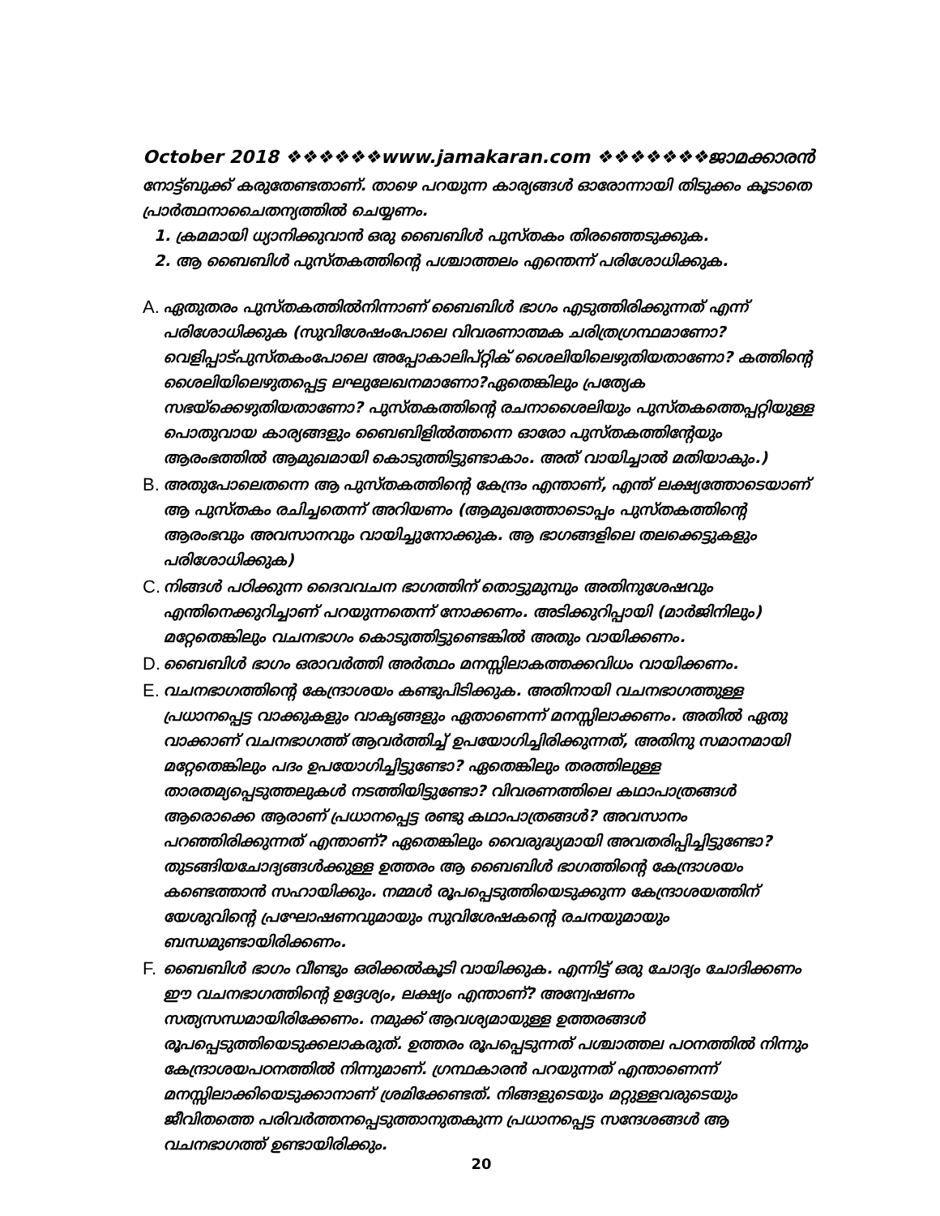October 2018 ❖❖❖❖❖❖www.jamakaran.com ❖❖❖❖❖❖❖ജാമക്കാരൻ
നോട്ട്ബുക്ക് കരുതേണ്ടതാണ്. താഴെ പറയുന്ന കാര്യങ്ങൾ ഓരോന്നായി തിടുക്കം കൂടാതെ പ്രാർത്ഥനാചൈതന്യത്തിൽ ചെയ്യണം.
1. ക്രമമായി ധ്യാനിക്കുവാൻ ഒരു ബൈബിൾ പുസ്തകം തിരഞ്ഞെടുക്കുക.
2. ആ ബൈബിൾ പുസ്തകത്തിന്റെ പശ്ചാത്തലം എന്തെന്ന് പരിശോധിക്കുക.
A. ഏതുതരം പുസ്തകത്തിൽനിന്നാണ് ബൈബിൾ ഭാഗം എടുത്തിരിക്കുന്നത് എന്ന് പരിശോധിക്കുക (സുവിശേഷംപോലെ വിവരണാത്മക ചരിത്രഗ്രന്ഥമാണോ? വെളിപ്പാട്പുസ്തകംപോലെ അപ്പോകാലിപ്റ്റിക് ശൈലിയിലെഴുതിയതാണോ? കത്തിന്റെ ശൈലിയിലെഴുതപ്പെട്ട ലഘുലേഖനമാണോ?ഏതെങ്കിലും പ്രത്യേക സഭയ്ക്കെഴുതിയതാണോ? പുസ്തകത്തിന്റെ രചനാശൈലിയും പുസ്തകത്തെപ്പറ്റിയുള്ള പൊതുവായ കാര്യങ്ങളും ബൈബിളിൽത്തന്നെ ഓരോ പുസ്തകത്തിന്റേയും ആരംഭത്തിൽ ആമുഖമായി കൊടുത്തിട്ടുണ്ടാകാം. അത് വായിച്ചാൽ മതിയാകും.)
B. അതുപോലെതന്നെ ആ പുസ്തകത്തിന്റെ കേന്ദ്രം എന്താണ്, എന്ത് ലക്ഷ്യത്തോടെയാണ് ആ പുസ്തകം രചിച്ചതെന്ന് അറിയണം (ആമുഖത്തോടൊപ്പം പുസ്തകത്തിന്റെ ആരംഭവും അവസാനവും വായിച്ചുനോക്കുക. ആ ഭാഗങ്ങളിലെ തലക്കെട്ടുകളും പരിശോധിക്കുക)
C. നിങ്ങൾ പഠിക്കുന്ന ദൈവവചന ഭാഗത്തിന് തൊട്ടുമുമ്പും അതിനുശേഷവും എന്തിനെക്കുറിച്ചാണ് പറയുന്നതെന്ന് നോക്കണം. അടിക്കുറിപ്പായി (മാർജിനിലും) മറ്റേതെങ്കിലും വചനഭാഗം കൊടുത്തിട്ടുണ്ടെങ്കിൽ അതും വായിക്കണം.
D. ബൈബിൾ ഭാഗം ഒരാവർത്തി അർത്ഥം മനസ്സിലാകത്തക്കവിധം വായിക്കണം.
E. വചനഭാഗത്തിന്റെ കേന്ദ്രാശയം കണ്ടുപിടിക്കുക. അതിനായി വചനഭാഗത്തുള്ള പ്രധാനപ്പെട്ട വാക്കുകളും വാകൃങ്ങളും ഏതാണെന്ന് മനസ്സിലാക്കണം. അതിൽ ഏതു വാക്കാണ് വചനഭാഗത്ത് ആവർത്തിച്ച് ഉപയോഗിച്ചിരിക്കുന്നത്, അതിനു സമാനമായി മറ്റേതെങ്കിലും പദം ഉപയോഗിച്ചിട്ടുണ്ടോ? ഏതെങ്കിലും തരത്തിലുള്ള താരതമ്യപ്പെടുത്തലുകൾ നടത്തിയിട്ടുണ്ടോ? വിവരണത്തിലെ കഥാപാത്രങ്ങൾ ആരൊക്കെ ആരാണ് പ്രധാനപ്പെട്ട രണ്ടു കഥാപാത്രങ്ങൾ? അവസാനം പറഞ്ഞിരിക്കുന്നത് എന്താണ്? ഏതെങ്കിലും വൈരുദ്ധ്യമായി അവതരിപ്പിച്ചിട്ടുണ്ടോ? തുടങ്ങിയചോദ്യങ്ങൾക്കുള്ള ഉത്തരം ആ ബൈബിൾ ഭാഗത്തിന്റെ കേന്ദ്രാശയം കണ്ടെത്താൻ സഹായിക്കും. നമ്മൾ രൂപപ്പെടുത്തിയെടുക്കുന്ന കേന്ദ്രാശയത്തിന് യേശുവിന്റെ പ്രഘോഷണവുമായും സുവിശേഷകന്റെ രചനയുമായും ബന്ധമുണ്ടായിരിക്കണം.
F. ബൈബിൾ ഭാഗം വീണ്ടും ഒരിക്കൽകൂടി വായിക്കുക. എന്നിട്ട് ഒരു ചോദ്യം ചോദിക്കണം ഈ വചനഭാഗത്തിന്റെ ഉദ്ദേശ്യം, ലക്ഷ്യം എന്താണ്? അന്വേഷണം സത്യസന്ധമായിരിക്കേണം. നമുക്ക് ആവശ്യമായുള്ള ഉത്തരങ്ങൾ രൂപപ്പെടുത്തിയെടുക്കലാകരുത്. ഉത്തരം രൂപപ്പെടുന്നത് പശ്ചാത്തല പഠനത്തിൽ നിന്നും കേന്ദ്രാശയപഠനത്തിൽ നിന്നുമാണ്. ഗ്രന്ഥകാരൻ പറയുന്നത് എന്താണെന്ന് മനസ്സിലാക്കിയെടുക്കാനാണ് ശ്രമിക്കേണ്ടത്. നിങ്ങളുടെയും മറ്റുള്ളവരുടെയും ജീവിതത്തെ പരിവർത്തനപ്പെടുത്താനുതകുന്ന പ്രധാനപ്പെട്ട സന്ദേശങ്ങൾ ആ വചനഭാഗത്ത് ഉണ്ടായിരിക്കും.
20